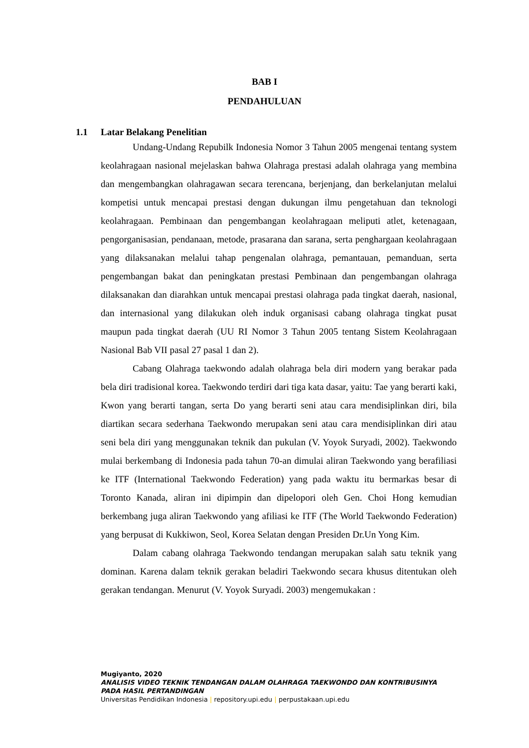BAB I
PENDAHULUAN
1.1 Latar Belakang Penelitian
Undang-Undang Repubilk Indonesia Nomor 3 Tahun 2005 mengenai tentang system keolahragaan nasional mejelaskan bahwa Olahraga prestasi adalah olahraga yang membina dan mengembangkan olahragawan secara terencana, berjenjang, dan berkelanjutan melalui kompetisi untuk mencapai prestasi dengan dukungan ilmu pengetahuan dan teknologi keolahragaan. Pembinaan dan pengembangan keolahragaan meliputi atlet, ketenagaan, pengorganisasian, pendanaan, metode, prasarana dan sarana, serta penghargaan keolahragaan yang dilaksanakan melalui tahap pengenalan olahraga, pemantauan, pemanduan, serta pengembangan bakat dan peningkatan prestasi Pembinaan dan pengembangan olahraga dilaksanakan dan diarahkan untuk mencapai prestasi olahraga pada tingkat daerah, nasional, dan internasional yang dilakukan oleh induk organisasi cabang olahraga tingkat pusat maupun pada tingkat daerah (UU RI Nomor 3 Tahun 2005 tentang Sistem Keolahragaan Nasional Bab VII pasal 27 pasal 1 dan 2).
Cabang Olahraga taekwondo adalah olahraga bela diri modern yang berakar pada bela diri tradisional korea. Taekwondo terdiri dari tiga kata dasar, yaitu: Tae yang berarti kaki, Kwon yang berarti tangan, serta Do yang berarti seni atau cara mendisiplinkan diri, bila diartikan secara sederhana Taekwondo merupakan seni atau cara mendisiplinkan diri atau seni bela diri yang menggunakan teknik dan pukulan (V. Yoyok Suryadi, 2002). Taekwondo mulai berkembang di Indonesia pada tahun 70-an dimulai aliran Taekwondo yang berafiliasi ke ITF (International Taekwondo Federation) yang pada waktu itu bermarkas besar di Toronto Kanada, aliran ini dipimpin dan dipelopori oleh Gen. Choi Hong kemudian berkembang juga aliran Taekwondo yang afiliasi ke ITF (The World Taekwondo Federation) yang berpusat di Kukkiwon, Seol, Korea Selatan dengan Presiden Dr.Un Yong Kim.
Dalam cabang olahraga Taekwondo tendangan merupakan salah satu teknik yang dominan. Karena dalam teknik gerakan beladiri Taekwondo secara khusus ditentukan oleh gerakan tendangan. Menurut (V. Yoyok Suryadi. 2003) mengemukakan :
Mugiyanto, 2020
ANALISIS VIDEO TEKNIK TENDANGAN DALAM OLAHRAGA TAEKWONDO DAN KONTRIBUSINYA
PADA HASIL PERTANDINGAN
Universitas Pendidikan Indonesia | repository.upi.edu | perpustakaan.upi.edu